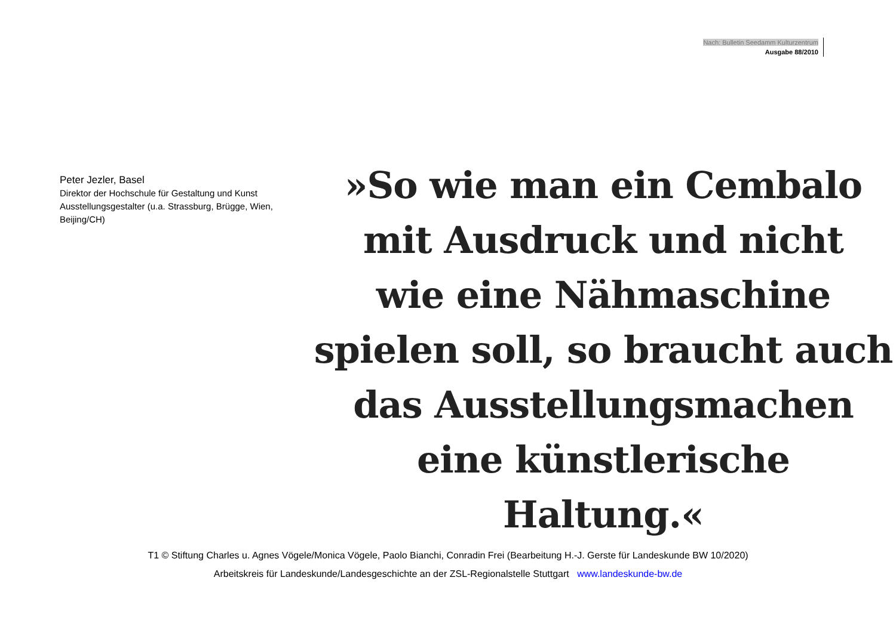Nach: Bulletin Seedamm Kulturzentrum
Ausgabe 88/2010
Peter Jezler, Basel
Direktor der Hochschule für Gestaltung und Kunst
Ausstellungsgestalter (u.a. Strassburg, Brügge, Wien, Beijing/CH)
»So wie man ein Cembalo
mit Ausdruck und nicht
wie eine Nähmaschine
spielen soll, so braucht auch
das Ausstellungsmachen
eine künstlerische Haltung.«
T1 © Stiftung Charles u. Agnes Vögele/Monica Vögele, Paolo Bianchi, Conradin Frei (Bearbeitung H.-J. Gerste für Landeskunde BW 10/2020)
Arbeitskreis für Landeskunde/Landesgeschichte an der ZSL-Regionalstelle Stuttgart www.landeskunde-bw.de